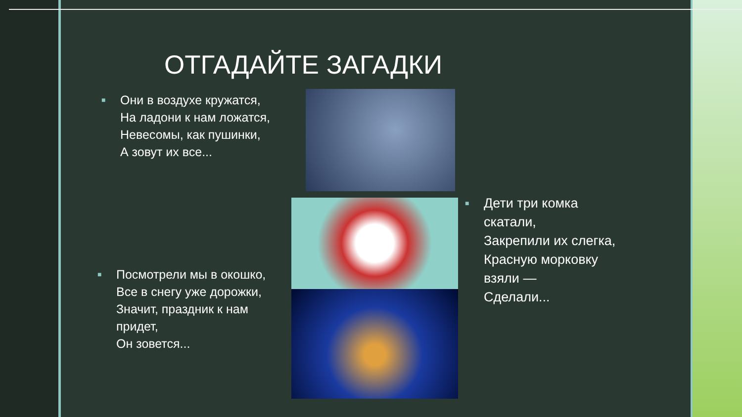ОТГАДАЙТЕ ЗАГАДКИ
■ Они в воздухе кружатся,
На ладони к нам ложатся,
Невесомы, как пушинки,
А зовут их все...
■ Дети три комка скатали,
Закрепили их слегка,
Красную морковку взяли —
Сделали...
■ Посмотрели мы в окошко,
Все в снегу уже дорожки,
Значит, праздник к нам придет,
Он зовется...